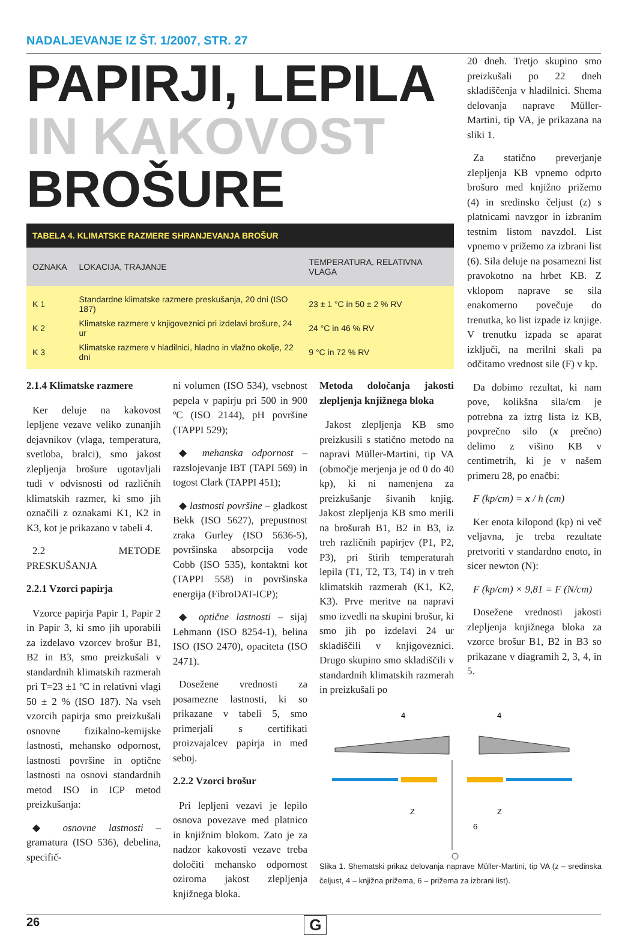NADALJEVANJE IZ ŠT. 1/2007, STR. 27
PAPIRJI, LEPILA
IN KAKOVOST
BROŠURE
| TABELA 4. KLIMATSKE RAZMERE SHRANJEVANJA BROŠUR | | |
| --- | --- | --- |
| OZNAKA | LOKACIJA, TRAJANJE | TEMPERATURA, RELATIVNA VLAGA |
| K 1 | Standardne klimatske razmere preskušanja, 20 dni (ISO 187) | 23 ± 1 °C in 50 ± 2 % RV |
| K 2 | Klimatske razmere v knjigoveznici pri izdelavi brošure, 24 ur | 24 °C in 46 % RV |
| K 3 | Klimatske razmere v hladilnici, hladno in vlažno okolje, 22 dni | 9 °C in 72 % RV |
2.1.4 Klimatske razmere
Ker deluje na kakovost lepljene vezave veliko zunanjih dejavnikov (vlaga, temperatura, svetloba, bralci), smo jakost zlepljenja brošure ugotavljali tudi v odvisnosti od različnih klimatskih razmer, ki smo jih označili z oznakami K1, K2 in K3, kot je prikazano v tabeli 4.
2.2 METODE PRESKUŠANJA
2.2.1 Vzorci papirja
Vzorce papirja Papir 1, Papir 2 in Papir 3, ki smo jih uporabili za izdelavo vzorcev brošur B1, B2 in B3, smo preizkušali v standardnih klimatskih razmerah pri T=23 ±1 ºC in relativni vlagi 50 ± 2 % (ISO 187). Na vseh vzorcih papirja smo preizkušali osnovne fizikalno-kemijske lastnosti, mehansko odpornost, lastnosti površine in optične lastnosti na osnovi standardnih metod ISO in ICP metod preizkušanja:
◆ osnovne lastnosti – gramatura (ISO 536), debelina, specifič-
ni volumen (ISO 534), vsebnost pepela v papirju pri 500 in 900 ºC (ISO 2144), pH površine (TAPPI 529);
◆ mehanska odpornost – razslojevanje IBT (TAPI 569) in togost Clark (TAPPI 451);
◆ lastnosti površine – gladkost Bekk (ISO 5627), prepustnost zraka Gurley (ISO 5636-5), površinska absorpcija vode Cobb (ISO 535), kontaktni kot (TAPPI 558) in površinska energija (FibroDAT-ICP);
◆ optične lastnosti – sijaj Lehmann (ISO 8254-1), belina ISO (ISO 2470), opaciteta (ISO 2471).
Dosežene vrednosti za posamezne lastnosti, ki so prikazane v tabeli 5, smo primerjali s certifikati proizvajalcev papirja in med seboj.
2.2.2 Vzorci brošur
Pri lepljeni vezavi je lepilo osnova povezave med platnico in knjižnim blokom. Zato je za nadzor kakovosti vezave treba določiti mehansko odpornost oziroma jakost zlepljenja knjižnega bloka.
Metoda določanja jakosti zlepljenja knjižnega bloka
Jakost zlepljenja KB smo preizkusili s statično metodo na napravi Müller-Martini, tip VA (območje merjenja je od 0 do 40 kp), ki ni namenjena za preizkušanje šivanih knjig. Jakost zlepljenja KB smo merili na brošurah B1, B2 in B3, iz treh različnih papirjev (P1, P2, P3), pri štirih temperaturah lepila (T1, T2, T3, T4) in v treh klimatskih razmerah (K1, K2, K3). Prve meritve na napravi smo izvedli na skupini brošur, ki smo jih po izdelavi 24 ur skladiščili v knjigoveznici. Drugo skupino smo skladiščili v standardnih klimatskih razmerah in preizkušali po
4
4
Z
Z
6
20 dneh. Tretjo skupino smo preizkušali po 22 dneh skladiščenja v hladilnici. Shema delovanja naprave Müller-Martini, tip VA, je prikazana na sliki 1.
Za statično preverjanje zlepljenja KB vpnemo odprto brošuro med knjižno prižemo (4) in sredinsko čeljust (z) s platnicami navzgor in izbranim testnim listom navzdol. List vpnemo v prižemo za izbrani list (6). Sila deluje na posamezni list pravokotno na hrbet KB. Z vklopom naprave se sila enakomerno povečuje do trenutka, ko list izpade iz knjige. V trenutku izpada se aparat izključi, na merilni skali pa odčitamo vrednost sile (F) v kp.
Da dobimo rezultat, ki nam pove, kolikšna sila/cm je potrebna za iztrg lista iz KB, povprečno silo (x prečno) delimo z višino KB v centimetrih, ki je v našem primeru 28, po enačbi:
F (kp/cm) = x / h (cm)
Ker enota kilopond (kp) ni več veljavna, je treba rezultate pretvoriti v standardno enoto, in sicer newton (N):
F (kp/cm) × 9,81 = F (N/cm)
Dosežene vrednosti jakosti zlepljenja knjižnega bloka za vzorce brošur B1, B2 in B3 so prikazane v diagramih 2, 3, 4, in 5.
Slika 1. Shematski prikaz delovanja naprave Müller-Martini, tip VA (z – sredinska čeljust, 4 – knjižna prižema, 6 – prižema za izbrani list).
26 G